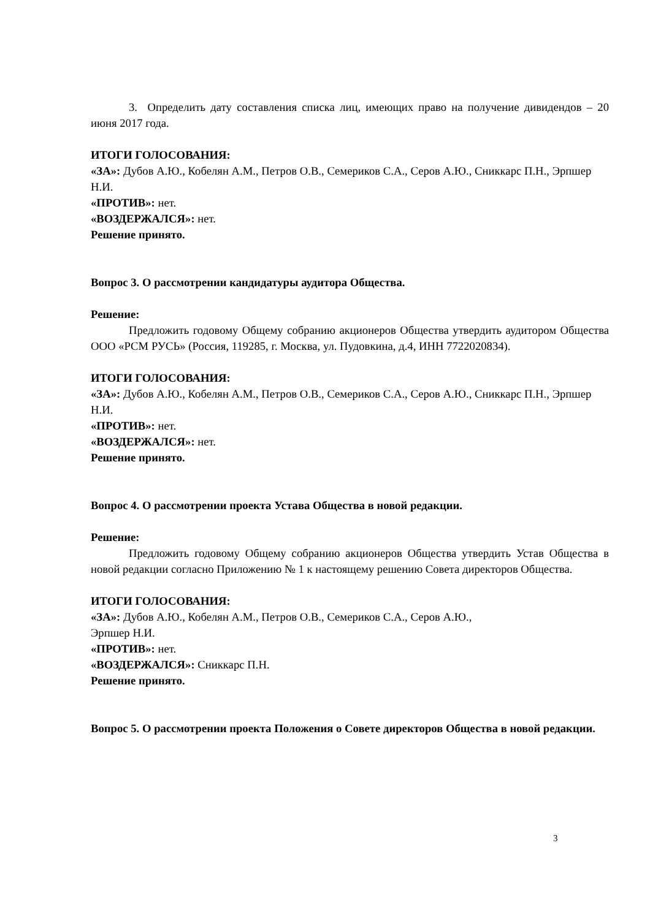3. Определить дату составления списка лиц, имеющих право на получение дивидендов – 20 июня 2017 года.
ИТОГИ ГОЛОСОВАНИЯ:
«ЗА»: Дубов А.Ю., Кобелян А.М., Петров О.В., Семериков С.А., Серов А.Ю., Сниккарс П.Н., Эрпшер Н.И.
«ПРОТИВ»: нет.
«ВОЗДЕРЖАЛСЯ»: нет.
Решение принято.
Вопрос 3. О рассмотрении кандидатуры аудитора Общества.
Решение:
Предложить годовому Общему собранию акционеров Общества утвердить аудитором Общества ООО «РСМ РУСЬ» (Россия, 119285, г. Москва, ул. Пудовкина, д.4, ИНН 7722020834).
ИТОГИ ГОЛОСОВАНИЯ:
«ЗА»: Дубов А.Ю., Кобелян А.М., Петров О.В., Семериков С.А., Серов А.Ю., Сниккарс П.Н., Эрпшер Н.И.
«ПРОТИВ»: нет.
«ВОЗДЕРЖАЛСЯ»: нет.
Решение принято.
Вопрос 4. О рассмотрении проекта Устава Общества в новой редакции.
Решение:
Предложить годовому Общему собранию акционеров Общества утвердить Устав Общества в новой редакции согласно Приложению № 1 к настоящему решению Совета директоров Общества.
ИТОГИ ГОЛОСОВАНИЯ:
«ЗА»: Дубов А.Ю., Кобелян А.М., Петров О.В., Семериков С.А., Серов А.Ю.,
Эрпшер Н.И.
«ПРОТИВ»: нет.
«ВОЗДЕРЖАЛСЯ»: Сниккарс П.Н.
Решение принято.
Вопрос 5. О рассмотрении проекта Положения о Совете директоров Общества в новой редакции.
3